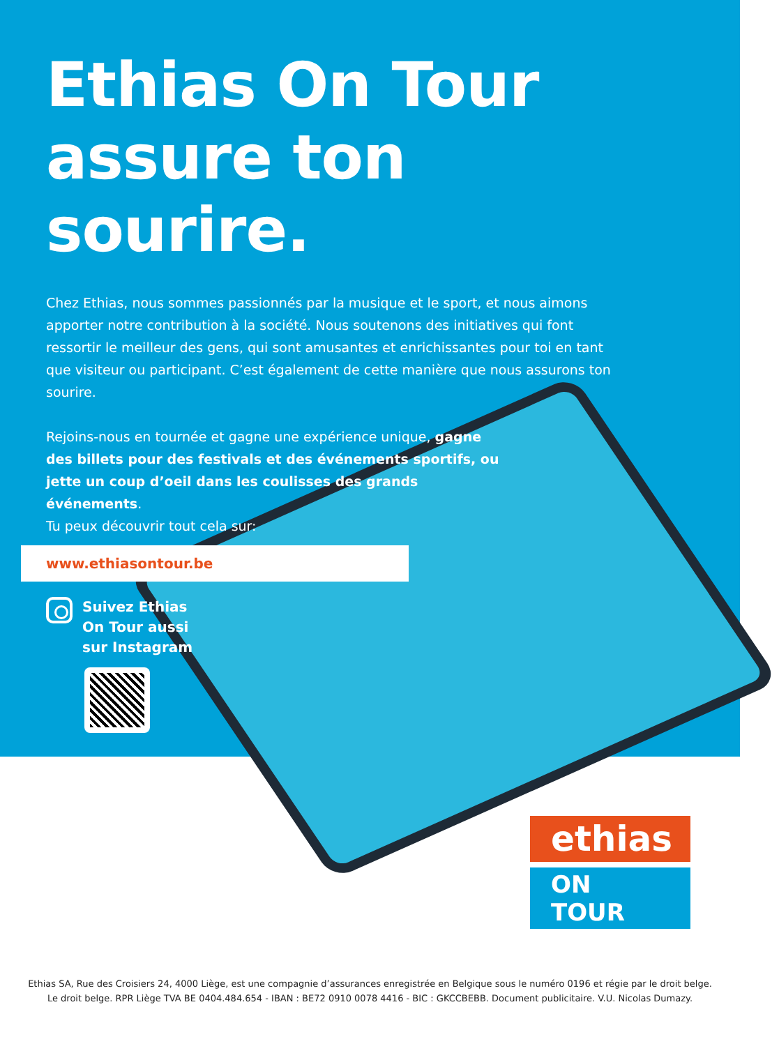Ethias On Tour
assure ton
sourire.
Chez Ethias, nous sommes passionnés par la musique et le sport, et nous aimons apporter notre contribution à la société. Nous soutenons des initiatives qui font ressortir le meilleur des gens, qui sont amusantes et enrichissantes pour toi en tant que visiteur ou participant. C’est également de cette manière que nous assurons ton sourire.
Rejoins-nous en tournée et gagne une expérience unique, gagne des billets pour des festivals et des événements sportifs, ou jette un coup d’oeil dans les coulisses des grands événements.
Tu peux découvrir tout cela sur:
www.ethiasontour.be
Suivez Ethias
On Tour aussi
sur Instagram
ethias
ON TOUR
Ethias SA, Rue des Croisiers 24, 4000 Liège, est une compagnie d’assurances enregistrée en Belgique sous le numéro 0196 et régie par le droit belge.
Le droit belge. RPR Liège TVA BE 0404.484.654 - IBAN : BE72 0910 0078 4416 - BIC : GKCCBEBB. Document publicitaire. V.U. Nicolas Dumazy.